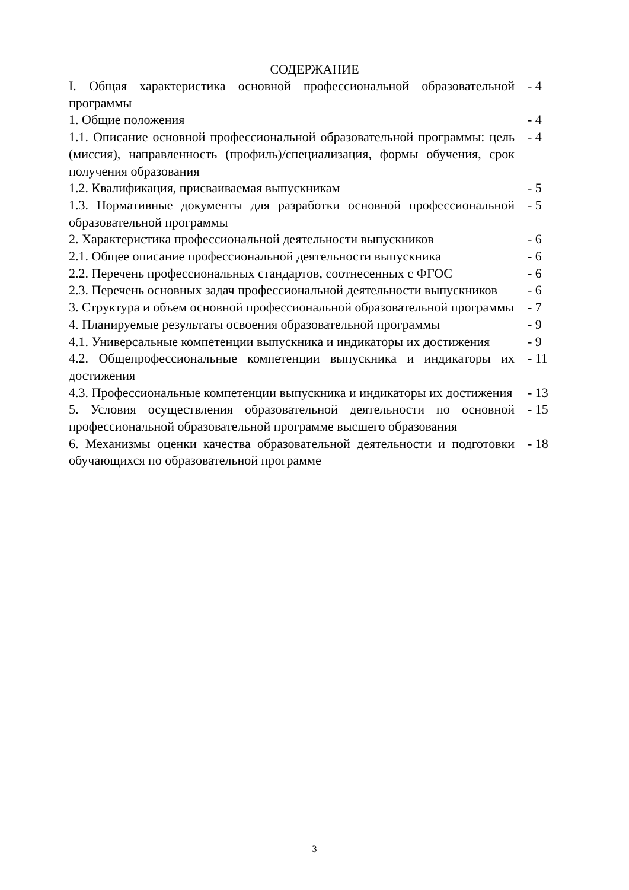СОДЕРЖАНИЕ
| I. Общая характеристика основной профессиональной образовательной программы | - 4 |
| 1. Общие положения | - 4 |
| 1.1. Описание основной профессиональной образовательной программы: цель (миссия), направленность (профиль)/специализация, формы обучения, срок получения образования | - 4 |
| 1.2. Квалификация, присваиваемая выпускникам | - 5 |
| 1.3. Нормативные документы для разработки основной профессиональной образовательной программы | - 5 |
| 2. Характеристика профессиональной деятельности выпускников | - 6 |
| 2.1. Общее описание профессиональной деятельности выпускника | - 6 |
| 2.2. Перечень профессиональных стандартов, соотнесенных с ФГОС | - 6 |
| 2.3. Перечень основных задач профессиональной деятельности выпускников | - 6 |
| 3. Структура и объем основной профессиональной образовательной программы | - 7 |
| 4. Планируемые результаты освоения образовательной программы | - 9 |
| 4.1. Универсальные компетенции выпускника и индикаторы их достижения | - 9 |
| 4.2. Общепрофессиональные компетенции выпускника и индикаторы их достижения | - 11 |
| 4.3. Профессиональные компетенции выпускника и индикаторы их достижения | - 13 |
| 5. Условия осуществления образовательной деятельности по основной профессиональной образовательной программе высшего образования | - 15 |
| 6. Механизмы оценки качества образовательной деятельности и подготовки обучающихся по образовательной программе | - 18 |
3